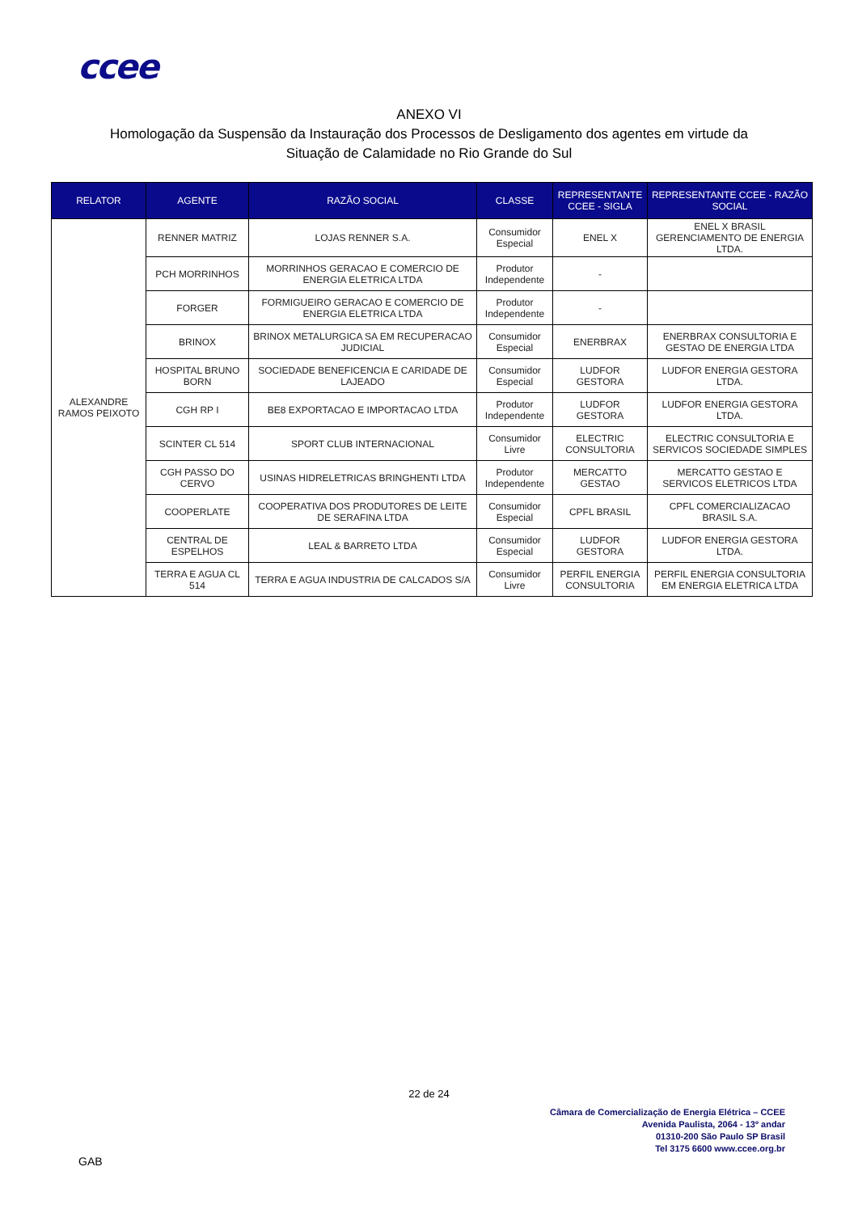ccee
ANEXO VI
Homologação da Suspensão da Instauração dos Processos de Desligamento dos agentes em virtude da
Situação de Calamidade no Rio Grande do Sul
| RELATOR | AGENTE | RAZÃO SOCIAL | CLASSE | REPRESENTANTE CCEE - SIGLA | REPRESENTANTE CCEE - RAZÃO SOCIAL |
| --- | --- | --- | --- | --- | --- |
| ALEXANDRE RAMOS PEIXOTO | RENNER MATRIZ | LOJAS RENNER S.A. | Consumidor Especial | ENEL X | ENEL X BRASIL GERENCIAMENTO DE ENERGIA LTDA. |
| | PCH MORRINHOS | MORRINHOS GERACAO E COMERCIO DE ENERGIA ELETRICA LTDA | Produtor Independente | - | |
| | FORGER | FORMIGUEIRO GERACAO E COMERCIO DE ENERGIA ELETRICA LTDA | Produtor Independente | - | |
| | BRINOX | BRINOX METALURGICA SA EM RECUPERACAO JUDICIAL | Consumidor Especial | ENERBRAX | ENERBRAX CONSULTORIA E GESTAO DE ENERGIA LTDA |
| | HOSPITAL BRUNO BORN | SOCIEDADE BENEFICENCIA E CARIDADE DE LAJEADO | Consumidor Especial | LUDFOR GESTORA | LUDFOR ENERGIA GESTORA LTDA. |
| | CGH RP I | BE8 EXPORTACAO E IMPORTACAO LTDA | Produtor Independente | LUDFOR GESTORA | LUDFOR ENERGIA GESTORA LTDA. |
| | SCINTER CL 514 | SPORT CLUB INTERNACIONAL | Consumidor Livre | ELECTRIC CONSULTORIA | ELECTRIC CONSULTORIA E SERVICOS SOCIEDADE SIMPLES |
| | CGH PASSO DO CERVO | USINAS HIDRELETRICAS BRINGHENTI LTDA | Produtor Independente | MERCATTO GESTAO | MERCATTO GESTAO E SERVICOS ELETRICOS LTDA |
| | COOPERLATE | COOPERATIVA DOS PRODUTORES DE LEITE DE SERAFINA LTDA | Consumidor Especial | CPFL BRASIL | CPFL COMERCIALIZACAO BRASIL S.A. |
| | CENTRAL DE ESPELHOS | LEAL & BARRETO LTDA | Consumidor Especial | LUDFOR GESTORA | LUDFOR ENERGIA GESTORA LTDA. |
| | TERRA E AGUA CL 514 | TERRA E AGUA INDUSTRIA DE CALCADOS S/A | Consumidor Livre | PERFIL ENERGIA CONSULTORIA | PERFIL ENERGIA CONSULTORIA EM ENERGIA ELETRICA LTDA |
22 de 24
Câmara de Comercialização de Energia Elétrica – CCEE
Avenida Paulista, 2064 - 13º andar
01310-200 São Paulo SP Brasil
Tel 3175 6600 www.ccee.org.br
GAB